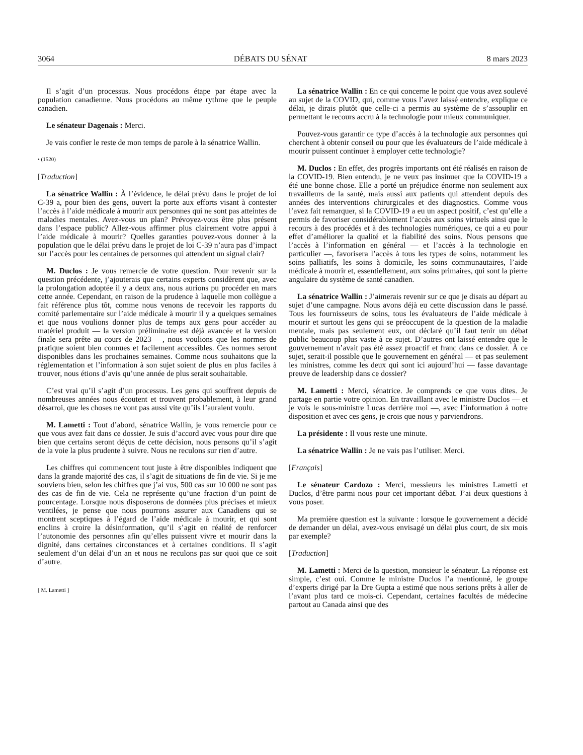3064 DÉBATS DU SÉNAT 8 mars 2023
Il s’agit d’un processus. Nous procédons étape par étape avec la population canadienne. Nous procédons au même rythme que le peuple canadien.
Le sénateur Dagenais : Merci.
Je vais confier le reste de mon temps de parole à la sénatrice Wallin.
• (1520)
[Traduction]
La sénatrice Wallin : À l’évidence, le délai prévu dans le projet de loi C-39 a, pour bien des gens, ouvert la porte aux efforts visant à contester l’accès à l’aide médicale à mourir aux personnes qui ne sont pas atteintes de maladies mentales. Avez-vous un plan? Prévoyez-vous être plus présent dans l’espace public? Allez-vous affirmer plus clairement votre appui à l’aide médicale à mourir? Quelles garanties pouvez-vous donner à la population que le délai prévu dans le projet de loi C-39 n’aura pas d’impact sur l’accès pour les centaines de personnes qui attendent un signal clair?
M. Duclos : Je vous remercie de votre question. Pour revenir sur la question précédente, j’ajouterais que certains experts considèrent que, avec la prolongation adoptée il y a deux ans, nous aurions pu procéder en mars cette année. Cependant, en raison de la prudence à laquelle mon collègue a fait référence plus tôt, comme nous venons de recevoir les rapports du comité parlementaire sur l’aide médicale à mourir il y a quelques semaines et que nous voulions donner plus de temps aux gens pour accéder au matériel produit — la version préliminaire est déjà avancée et la version finale sera prête au cours de 2023 —, nous voulions que les normes de pratique soient bien connues et facilement accessibles. Ces normes seront disponibles dans les prochaines semaines. Comme nous souhaitons que la réglementation et l’information à son sujet soient de plus en plus faciles à trouver, nous étions d’avis qu’une année de plus serait souhaitable.
C’est vrai qu’il s’agit d’un processus. Les gens qui souffrent depuis de nombreuses années nous écoutent et trouvent probablement, à leur grand désarroi, que les choses ne vont pas aussi vite qu’ils l’auraient voulu.
M. Lametti : Tout d’abord, sénatrice Wallin, je vous remercie pour ce que vous avez fait dans ce dossier. Je suis d’accord avec vous pour dire que bien que certains seront déçus de cette décision, nous pensons qu’il s’agit de la voie la plus prudente à suivre. Nous ne reculons sur rien d’autre.
Les chiffres qui commencent tout juste à être disponibles indiquent que dans la grande majorité des cas, il s’agit de situations de fin de vie. Si je me souviens bien, selon les chiffres que j’ai vus, 500 cas sur 10 000 ne sont pas des cas de fin de vie. Cela ne représente qu’une fraction d’un point de pourcentage. Lorsque nous disposerons de données plus précises et mieux ventilées, je pense que nous pourrons assurer aux Canadiens qui se montrent sceptiques à l’égard de l’aide médicale à mourir, et qui sont enclins à croire la désinformation, qu’il s’agit en réalité de renforcer l’autonomie des personnes afin qu’elles puissent vivre et mourir dans la dignité, dans certaines circonstances et à certaines conditions. Il s’agit seulement d’un délai d’un an et nous ne reculons pas sur quoi que ce soit d’autre.
[ M. Lametti ]
La sénatrice Wallin : En ce qui concerne le point que vous avez soulevé au sujet de la COVID, qui, comme vous l’avez laissé entendre, explique ce délai, je dirais plutôt que celle-ci a permis au système de s’assouplir en permettant le recours accru à la technologie pour mieux communiquer.
Pouvez-vous garantir ce type d’accès à la technologie aux personnes qui cherchent à obtenir conseil ou pour que les évaluateurs de l’aide médicale à mourir puissent continuer à employer cette technologie?
M. Duclos : En effet, des progrès importants ont été réalisés en raison de la COVID-19. Bien entendu, je ne veux pas insinuer que la COVID-19 a été une bonne chose. Elle a porté un préjudice énorme non seulement aux travailleurs de la santé, mais aussi aux patients qui attendent depuis des années des interventions chirurgicales et des diagnostics. Comme vous l’avez fait remarquer, si la COVID-19 a eu un aspect positif, c’est qu’elle a permis de favoriser considérablement l’accès aux soins virtuels ainsi que le recours à des procédés et à des technologies numériques, ce qui a eu pour effet d’améliorer la qualité et la fiabilité des soins. Nous pensons que l’accès à l’information en général — et l’accès à la technologie en particulier —, favorisera l’accès à tous les types de soins, notamment les soins palliatifs, les soins à domicile, les soins communautaires, l’aide médicale à mourir et, essentiellement, aux soins primaires, qui sont la pierre angulaire du système de santé canadien.
La sénatrice Wallin : J’aimerais revenir sur ce que je disais au départ au sujet d’une campagne. Nous avons déjà eu cette discussion dans le passé. Tous les fournisseurs de soins, tous les évaluateurs de l’aide médicale à mourir et surtout les gens qui se préoccupent de la question de la maladie mentale, mais pas seulement eux, ont déclaré qu’il faut tenir un débat public beaucoup plus vaste à ce sujet. D’autres ont laissé entendre que le gouvernement n’avait pas été assez proactif et franc dans ce dossier. À ce sujet, serait-il possible que le gouvernement en général — et pas seulement les ministres, comme les deux qui sont ici aujourd’hui — fasse davantage preuve de leadership dans ce dossier?
M. Lametti : Merci, sénatrice. Je comprends ce que vous dites. Je partage en partie votre opinion. En travaillant avec le ministre Duclos — et je vois le sous-ministre Lucas derrière moi —, avec l’information à notre disposition et avec ces gens, je crois que nous y parviendrons.
La présidente : Il vous reste une minute.
La sénatrice Wallin : Je ne vais pas l’utiliser. Merci.
[Français]
Le sénateur Cardozo : Merci, messieurs les ministres Lametti et Duclos, d’être parmi nous pour cet important débat. J’ai deux questions à vous poser.
Ma première question est la suivante : lorsque le gouvernement a décidé de demander un délai, avez-vous envisagé un délai plus court, de six mois par exemple?
[Traduction]
M. Lametti : Merci de la question, monsieur le sénateur. La réponse est simple, c’est oui. Comme le ministre Duclos l’a mentionné, le groupe d’experts dirigé par la Dre Gupta a estimé que nous serions prêts à aller de l’avant plus tard ce mois-ci. Cependant, certaines facultés de médecine partout au Canada ainsi que des